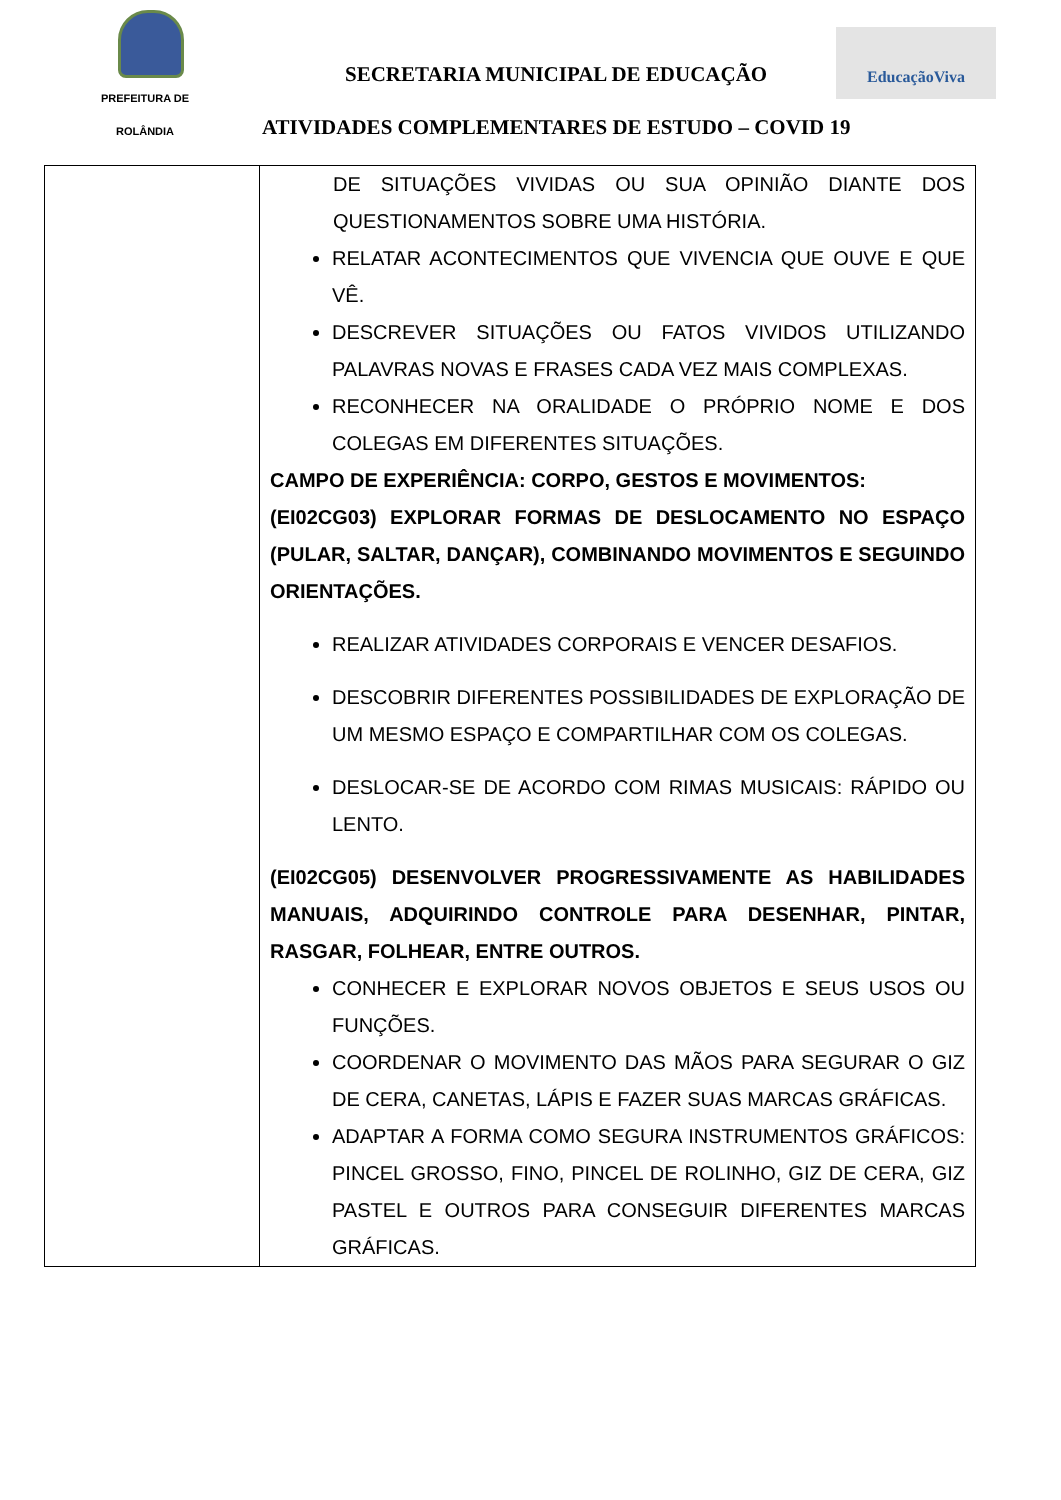PREFEITURA DE
ROLÂNDIA
SECRETARIA MUNICIPAL DE EDUCAÇÃO
EducaçãoViva
ATIVIDADES COMPLEMENTARES DE ESTUDO – COVID 19
| | DE SITUAÇÕES VIVIDAS OU SUA OPINIÃO DIANTE DOS QUESTIONAMENTOS SOBRE UMA HISTÓRIA. RELATAR ACONTECIMENTOS QUE VIVENCIA QUE OUVE E QUE VÊ. DESCREVER SITUAÇÕES OU FATOS VIVIDOS UTILIZANDO PALAVRAS NOVAS E FRASES CADA VEZ MAIS COMPLEXAS. RECONHECER NA ORALIDADE O PRÓPRIO NOME E DOS COLEGAS EM DIFERENTES SITUAÇÕES. CAMPO DE EXPERIÊNCIA: CORPO, GESTOS E MOVIMENTOS: (EI02CG03) EXPLORAR FORMAS DE DESLOCAMENTO NO ESPAÇO (PULAR, SALTAR, DANÇAR), COMBINANDO MOVIMENTOS E SEGUINDO ORIENTAÇÕES. REALIZAR ATIVIDADES CORPORAIS E VENCER DESAFIOS. DESCOBRIR DIFERENTES POSSIBILIDADES DE EXPLORAÇÃO DE UM MESMO ESPAÇO E COMPARTILHAR COM OS COLEGAS. DESLOCAR-SE DE ACORDO COM RIMAS MUSICAIS: RÁPIDO OU LENTO. (EI02CG05) DESENVOLVER PROGRESSIVAMENTE AS HABILIDADES MANUAIS, ADQUIRINDO CONTROLE PARA DESENHAR, PINTAR, RASGAR, FOLHEAR, ENTRE OUTROS. CONHECER E EXPLORAR NOVOS OBJETOS E SEUS USOS OU FUNÇÕES. COORDENAR O MOVIMENTO DAS MÃOS PARA SEGURAR O GIZ DE CERA, CANETAS, LÁPIS E FAZER SUAS MARCAS GRÁFICAS. ADAPTAR A FORMA COMO SEGURA INSTRUMENTOS GRÁFICOS: PINCEL GROSSO, FINO, PINCEL DE ROLINHO, GIZ DE CERA, GIZ PASTEL E OUTROS PARA CONSEGUIR DIFERENTES MARCAS GRÁFICAS. |